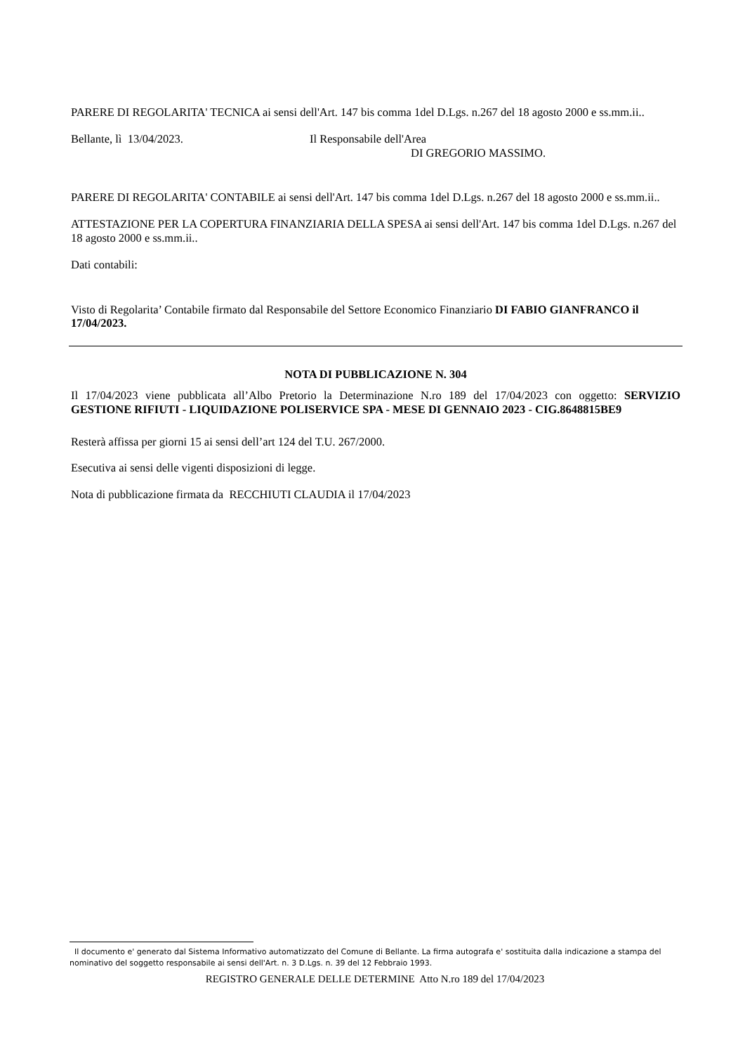PARERE DI REGOLARITA' TECNICA ai sensi dell'Art. 147 bis comma 1del D.Lgs. n.267 del 18 agosto 2000 e ss.mm.ii..
Bellante, lì 13/04/2023. Il Responsabile dell'Area
DI GREGORIO MASSIMO.
PARERE DI REGOLARITA' CONTABILE ai sensi dell'Art. 147 bis comma 1del D.Lgs. n.267 del 18 agosto 2000 e ss.mm.ii..
ATTESTAZIONE PER LA COPERTURA FINANZIARIA DELLA SPESA ai sensi dell'Art. 147 bis comma 1del D.Lgs. n.267 del 18 agosto 2000 e ss.mm.ii..
Dati contabili:
Visto di Regolarita’ Contabile firmato dal Responsabile del Settore Economico Finanziario DI FABIO GIANFRANCO il 17/04/2023.
NOTA DI PUBBLICAZIONE N. 304
Il 17/04/2023 viene pubblicata all’Albo Pretorio la Determinazione N.ro 189 del 17/04/2023 con oggetto: SERVIZIO GESTIONE RIFIUTI - LIQUIDAZIONE POLISERVICE SPA - MESE DI GENNAIO 2023 - CIG.8648815BE9
Resterà affissa per giorni 15 ai sensi dell’art 124 del T.U. 267/2000.
Esecutiva ai sensi delle vigenti disposizioni di legge.
Nota di pubblicazione firmata da RECCHIUTI CLAUDIA il 17/04/2023
Il documento e' generato dal Sistema Informativo automatizzato del Comune di Bellante. La firma autografa e' sostituita dalla indicazione a stampa del nominativo del soggetto responsabile ai sensi dell'Art. n. 3 D.Lgs. n. 39 del 12 Febbraio 1993.
REGISTRO GENERALE DELLE DETERMINE Atto N.ro 189 del 17/04/2023